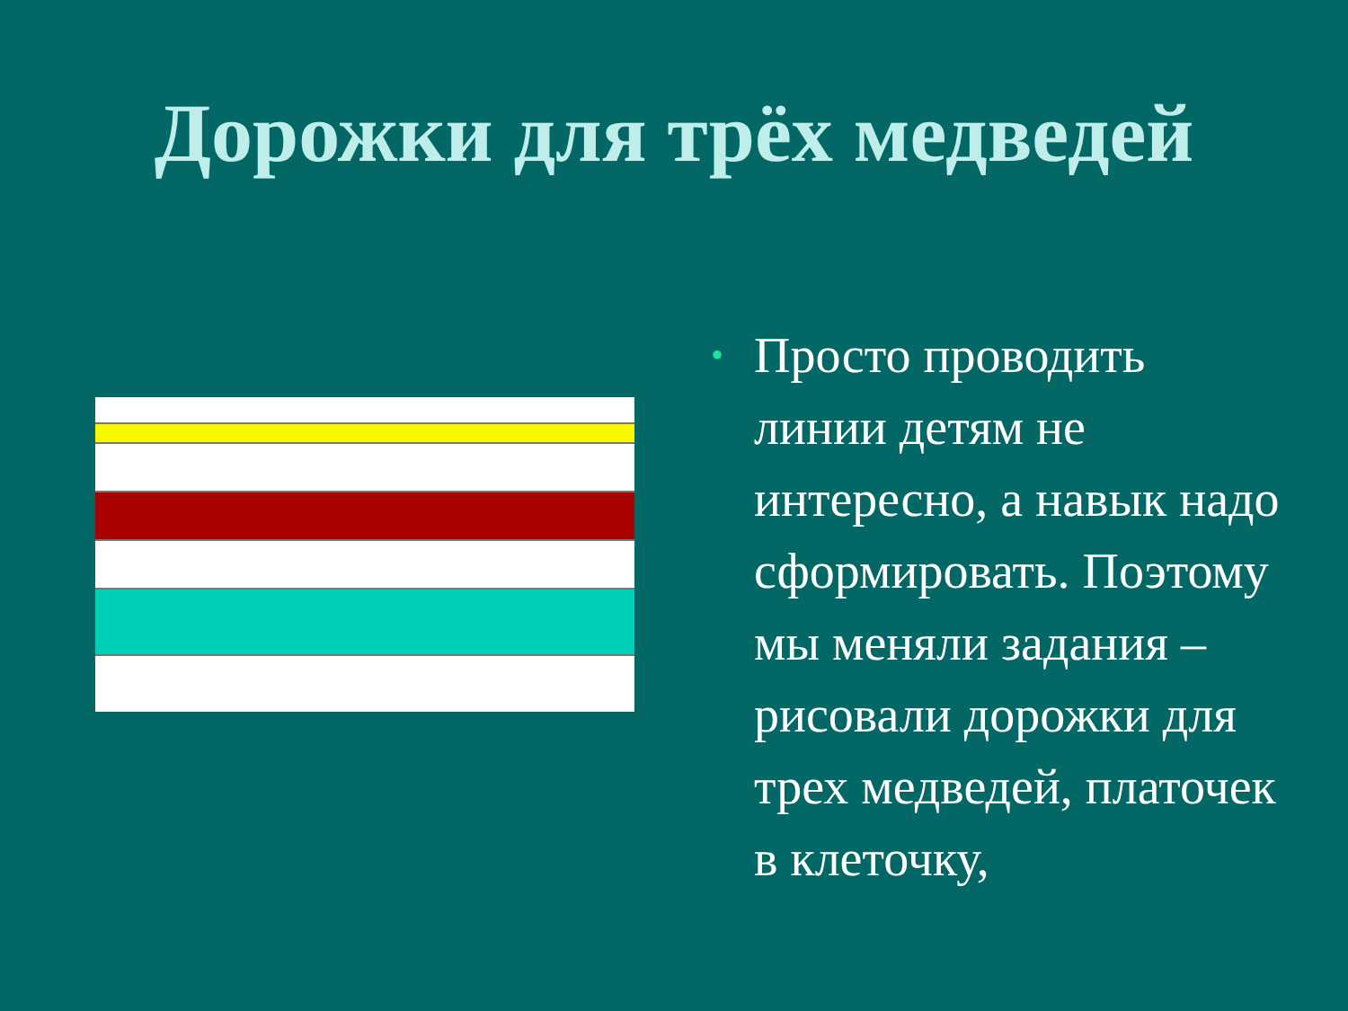Дорожки для трёх медведей
•
Просто проводить линии детям не интересно, а навык надо сформировать. Поэтому мы меняли задания – рисовали дорожки для трех медведей, платочек в клеточку,